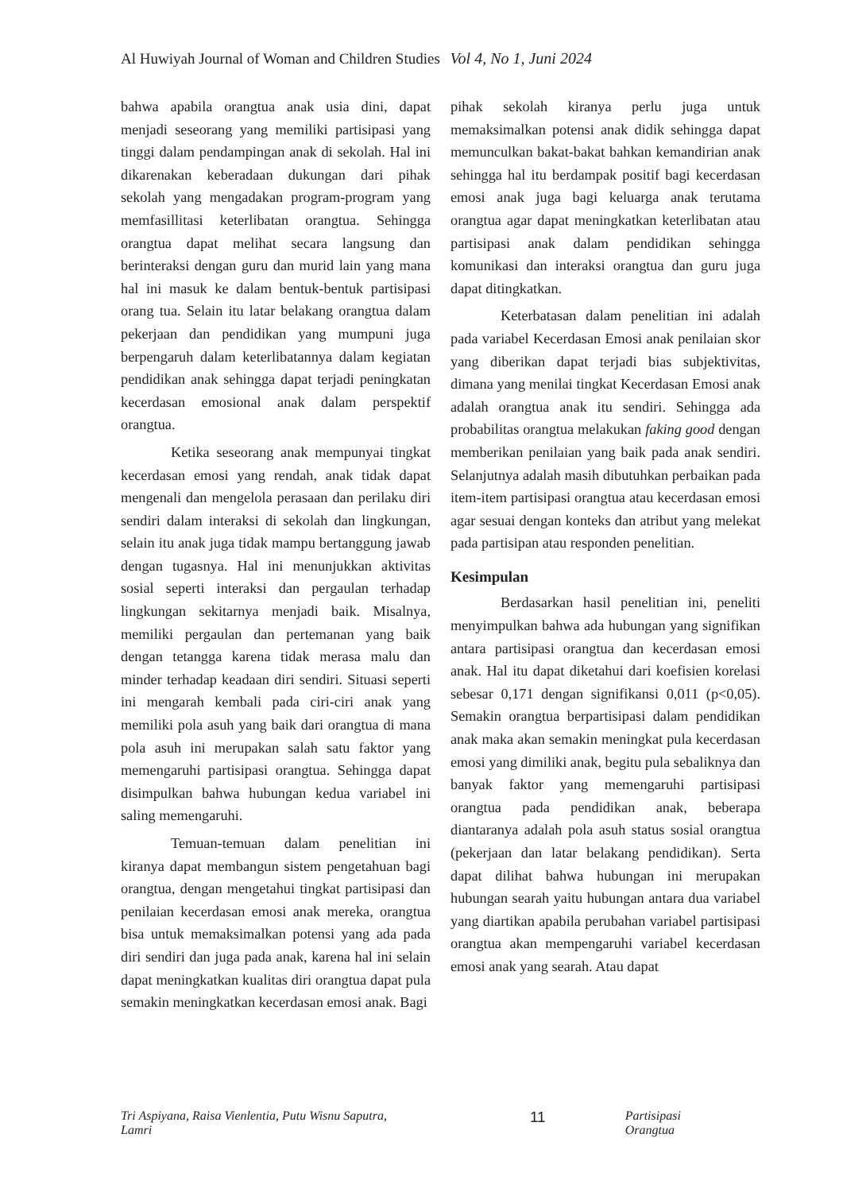Al Huwiyah Journal of Woman and Children Studies Vol 4, No 1, Juni 2024
bahwa apabila orangtua anak usia dini, dapat menjadi seseorang yang memiliki partisipasi yang tinggi dalam pendampingan anak di sekolah. Hal ini dikarenakan keberadaan dukungan dari pihak sekolah yang mengadakan program-program yang memfasillitasi keterlibatan orangtua. Sehingga orangtua dapat melihat secara langsung dan berinteraksi dengan guru dan murid lain yang mana hal ini masuk ke dalam bentuk-bentuk partisipasi orang tua. Selain itu latar belakang orangtua dalam pekerjaan dan pendidikan yang mumpuni juga berpengaruh dalam keterlibatannya dalam kegiatan pendidikan anak sehingga dapat terjadi peningkatan kecerdasan emosional anak dalam perspektif orangtua.
Ketika seseorang anak mempunyai tingkat kecerdasan emosi yang rendah, anak tidak dapat mengenali dan mengelola perasaan dan perilaku diri sendiri dalam interaksi di sekolah dan lingkungan, selain itu anak juga tidak mampu bertanggung jawab dengan tugasnya. Hal ini menunjukkan aktivitas sosial seperti interaksi dan pergaulan terhadap lingkungan sekitarnya menjadi baik. Misalnya, memiliki pergaulan dan pertemanan yang baik dengan tetangga karena tidak merasa malu dan minder terhadap keadaan diri sendiri. Situasi seperti ini mengarah kembali pada ciri-ciri anak yang memiliki pola asuh yang baik dari orangtua di mana pola asuh ini merupakan salah satu faktor yang memengaruhi partisipasi orangtua. Sehingga dapat disimpulkan bahwa hubungan kedua variabel ini saling memengaruhi.
Temuan-temuan dalam penelitian ini kiranya dapat membangun sistem pengetahuan bagi orangtua, dengan mengetahui tingkat partisipasi dan penilaian kecerdasan emosi anak mereka, orangtua bisa untuk memaksimalkan potensi yang ada pada diri sendiri dan juga pada anak, karena hal ini selain dapat meningkatkan kualitas diri orangtua dapat pula semakin meningkatkan kecerdasan emosi anak. Bagi
pihak sekolah kiranya perlu juga untuk memaksimalkan potensi anak didik sehingga dapat memunculkan bakat-bakat bahkan kemandirian anak sehingga hal itu berdampak positif bagi kecerdasan emosi anak juga bagi keluarga anak terutama orangtua agar dapat meningkatkan keterlibatan atau partisipasi anak dalam pendidikan sehingga komunikasi dan interaksi orangtua dan guru juga dapat ditingkatkan.
Keterbatasan dalam penelitian ini adalah pada variabel Kecerdasan Emosi anak penilaian skor yang diberikan dapat terjadi bias subjektivitas, dimana yang menilai tingkat Kecerdasan Emosi anak adalah orangtua anak itu sendiri. Sehingga ada probabilitas orangtua melakukan faking good dengan memberikan penilaian yang baik pada anak sendiri. Selanjutnya adalah masih dibutuhkan perbaikan pada item-item partisipasi orangtua atau kecerdasan emosi agar sesuai dengan konteks dan atribut yang melekat pada partisipan atau responden penelitian.
Kesimpulan
Berdasarkan hasil penelitian ini, peneliti menyimpulkan bahwa ada hubungan yang signifikan antara partisipasi orangtua dan kecerdasan emosi anak. Hal itu dapat diketahui dari koefisien korelasi sebesar 0,171 dengan signifikansi 0,011 (p<0,05). Semakin orangtua berpartisipasi dalam pendidikan anak maka akan semakin meningkat pula kecerdasan emosi yang dimiliki anak, begitu pula sebaliknya dan banyak faktor yang memengaruhi partisipasi orangtua pada pendidikan anak, beberapa diantaranya adalah pola asuh status sosial orangtua (pekerjaan dan latar belakang pendidikan). Serta dapat dilihat bahwa hubungan ini merupakan hubungan searah yaitu hubungan antara dua variabel yang diartikan apabila perubahan variabel partisipasi orangtua akan mempengaruhi variabel kecerdasan emosi anak yang searah. Atau dapat
Tri Aspiyana, Raisa Vienlentia, Putu Wisnu Saputra, Lamri 11 Partisipasi Orangtua